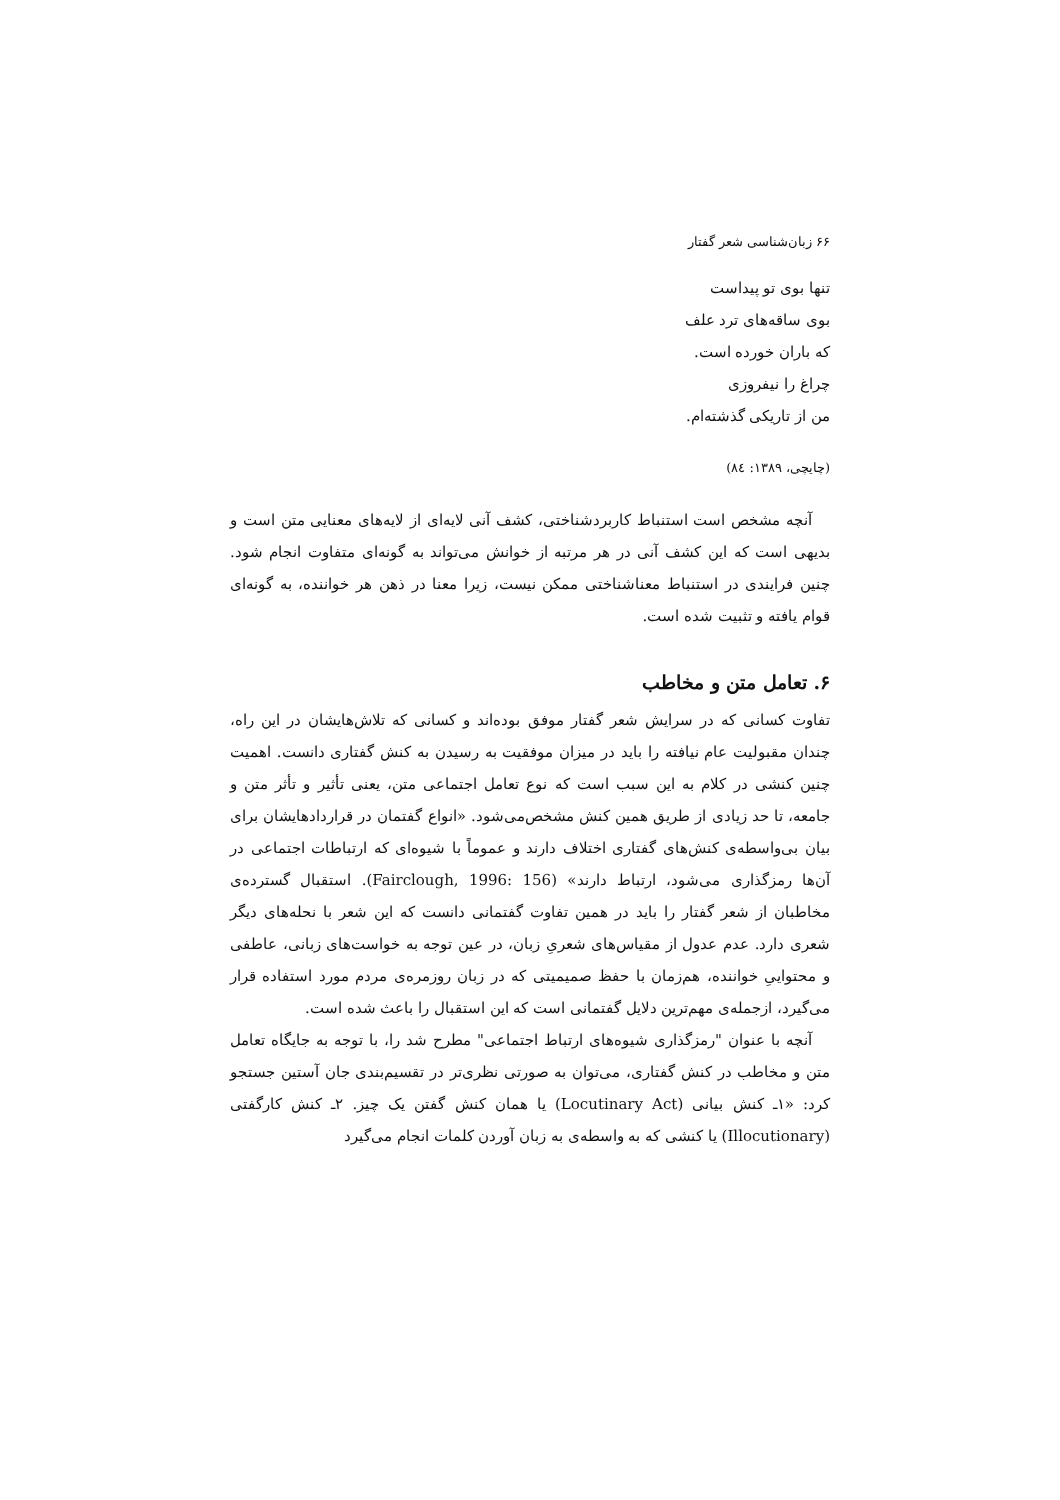۶۶ زبان‌شناسی شعر گفتار
تنها بوی تو پیداست
بوی ساقه‌های ترد علف
که باران خورده است.
چراغ را نیفروزی
من از تاریکی گذشته‌ام.
(چایچی، ۱۳۸۹: ۸٤)
آنچه مشخص است استنباط کاربردشناختی، کشف آنی لایه‌ای از لایه‌های معنایی متن است و بدیهی است که این کشف آنی در هر مرتبه از خوانش می‌تواند به گونه‌ای متفاوت انجام شود. چنین فرایندی در استنباط معناشناختی ممکن نیست، زیرا معنا در ذهن هر خواننده، به گونه‌ای قوام یافته و تثبیت شده است.
۶. تعامل متن و مخاطب
تفاوت کسانی که در سرایش شعر گفتار موفق بوده‌اند و کسانی که تلاش‌هایشان در این راه، چندان مقبولیت عام نیافته را باید در میزان موفقیت به رسیدن به کنش گفتاری دانست. اهمیت چنین کنشی در کلام به این سبب است که نوع تعامل اجتماعی متن، یعنی تأثیر و تأثر متن و جامعه، تا حد زیادی از طریق همین کنش مشخص‌می‌شود. «انواع گفتمان در قراردادهایشان برای بیان بی‌واسطه‌ی کنش‌های گفتاری اختلاف دارند و عموماً با شیوه‌ای که ارتباطات اجتماعی در آن‌ها رمزگذاری می‌شود، ارتباط دارند» (Fairclough, 1996: 156). استقبال گسترده‌ی مخاطبان از شعر گفتار را باید در همین تفاوت گفتمانی دانست که این شعر با نحله‌های دیگر شعری دارد. عدم عدول از مقیاس‌های شعریِ زبان، در عین توجه به خواست‌های زبانی، عاطفی و محتواییِ خواننده، هم‌زمان با حفظ صمیمیتی که در زبان روزمره‌ی مردم مورد استفاده قرار می‌گیرد، ازجمله‌ی مهم‌ترین دلایل گفتمانی است که این استقبال را باعث شده است.
آنچه با عنوان "رمزگذاری شیوه‌های ارتباط اجتماعی" مطرح شد را، با توجه به جایگاه تعامل متن و مخاطب در کنش گفتاری، می‌توان به صورتی نظری‌تر در تقسیم‌بندی جان آستین جستجو کرد: «۱ـ کنش بیانی (Locutinary Act) یا همان کنش گفتن یک چیز. ۲ـ کنش کارگفتی (Illocutionary) یا کنشی که به واسطه‌ی به زبان آوردن کلمات انجام می‌گیرد